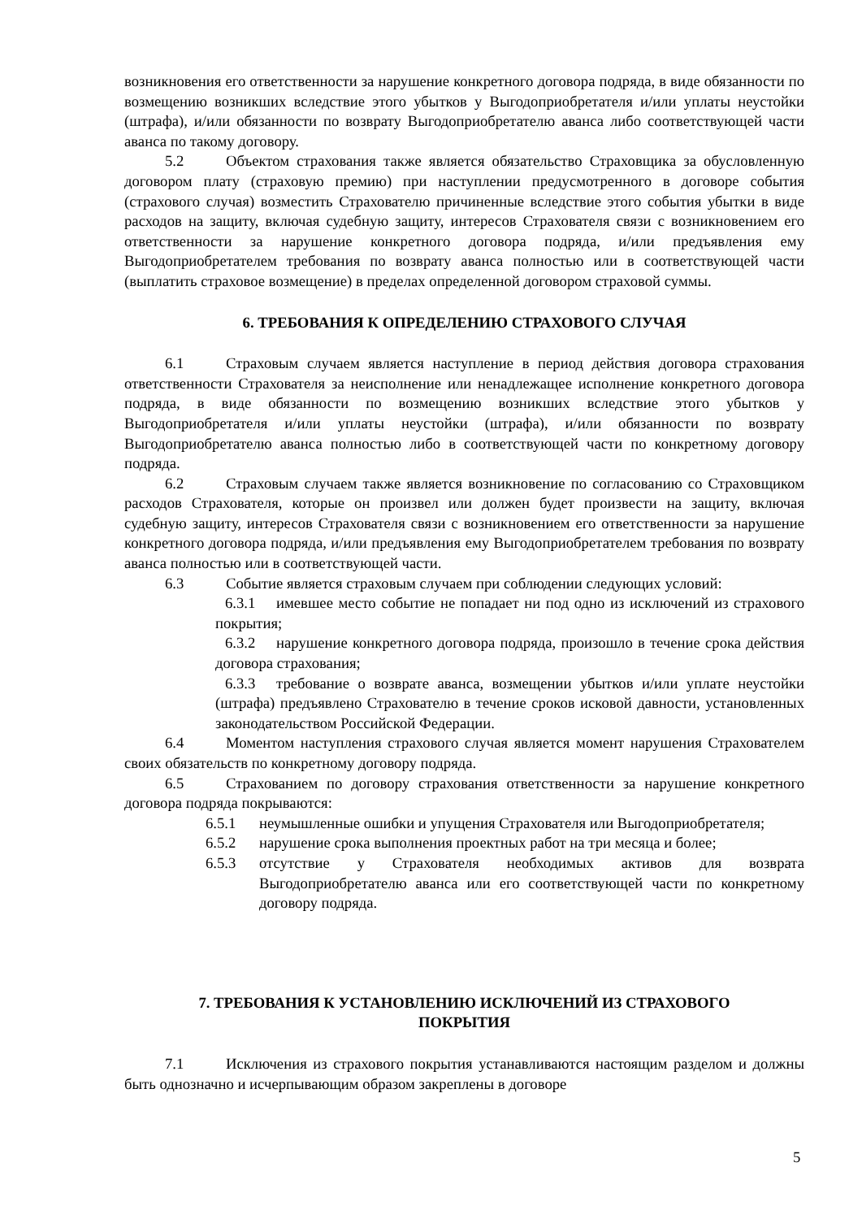возникновения его ответственности за нарушение конкретного договора подряда, в виде обязанности по возмещению возникших вследствие этого убытков у Выгодоприобретателя и/или уплаты неустойки (штрафа), и/или обязанности по возврату Выгодоприобретателю аванса либо соответствующей части аванса по такому договору.
5.2 Объектом страхования также является обязательство Страховщика за обусловленную договором плату (страховую премию) при наступлении предусмотренного в договоре события (страхового случая) возместить Страхователю причиненные вследствие этого события убытки в виде расходов на защиту, включая судебную защиту, интересов Страхователя связи с возникновением его ответственности за нарушение конкретного договора подряда, и/или предъявления ему Выгодоприобретателем требования по возврату аванса полностью или в соответствующей части (выплатить страховое возмещение) в пределах определенной договором страховой суммы.
6. ТРЕБОВАНИЯ К ОПРЕДЕЛЕНИЮ СТРАХОВОГО СЛУЧАЯ
6.1 Страховым случаем является наступление в период действия договора страхования ответственности Страхователя за неисполнение или ненадлежащее исполнение конкретного договора подряда, в виде обязанности по возмещению возникших вследствие этого убытков у Выгодоприобретателя и/или уплаты неустойки (штрафа), и/или обязанности по возврату Выгодоприобретателю аванса полностью либо в соответствующей части по конкретному договору подряда.
6.2 Страховым случаем также является возникновение по согласованию со Страховщиком расходов Страхователя, которые он произвел или должен будет произвести на защиту, включая судебную защиту, интересов Страхователя связи с возникновением его ответственности за нарушение конкретного договора подряда, и/или предъявления ему Выгодоприобретателем требования по возврату аванса полностью или в соответствующей части.
6.3 Событие является страховым случаем при соблюдении следующих условий:
6.3.1 имевшее место событие не попадает ни под одно из исключений из страхового покрытия;
6.3.2 нарушение конкретного договора подряда, произошло в течение срока действия договора страхования;
6.3.3 требование о возврате аванса, возмещении убытков и/или уплате неустойки (штрафа) предъявлено Страхователю в течение сроков исковой давности, установленных законодательством Российской Федерации.
6.4 Моментом наступления страхового случая является момент нарушения Страхователем своих обязательств по конкретному договору подряда.
6.5 Страхованием по договору страхования ответственности за нарушение конкретного договора подряда покрываются:
6.5.1 неумышленные ошибки и упущения Страхователя или Выгодоприобретателя;
6.5.2 нарушение срока выполнения проектных работ на три месяца и более;
6.5.3 отсутствие у Страхователя необходимых активов для возврата Выгодоприобретателю аванса или его соответствующей части по конкретному договору подряда.
7. ТРЕБОВАНИЯ К УСТАНОВЛЕНИЮ ИСКЛЮЧЕНИЙ ИЗ СТРАХОВОГО
ПОКРЫТИЯ
7.1 Исключения из страхового покрытия устанавливаются настоящим разделом и должны быть однозначно и исчерпывающим образом закреплены в договоре
5